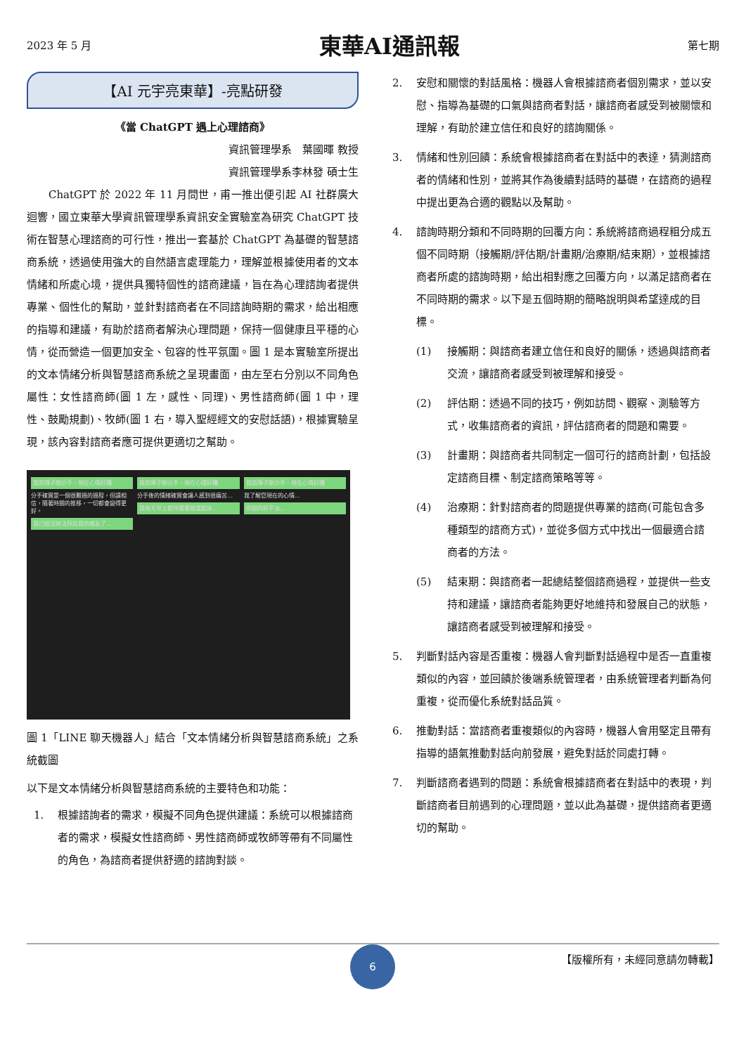2023 年 5 月 東華AI通訊報 第七期
【AI 元宇亮東華】-亮點研發
《當 ChatGPT 遇上心理諮商》
資訊管理學系　葉國暉 教授
資訊管理學系李林發 碩士生
　　ChatGPT 於 2022 年 11 月問世，甫一推出便引起 AI 社群廣大迴響，國立東華大學資訊管理學系資訊安全實驗室為研究 ChatGPT 技術在智慧心理諮商的可行性，推出一套基於 ChatGPT 為基礎的智慧諮商系統，透過使用強大的自然語言處理能力，理解並根據使用者的文本情緒和所處心境，提供具獨特個性的諮商建議，旨在為心理諮詢者提供專業、個性化的幫助，並針對諮商者在不同諮詢時期的需求，給出相應的指導和建議，有助於諮商者解決心理問題，保持一個健康且平穩的心情，從而營造一個更加安全、包容的性平氛圍。圖 1 是本實驗室所提出的文本情緒分析與智慧諮商系統之呈現畫面，由左至右分別以不同角色屬性：女性諮商師(圖 1 左，感性、同理)、男性諮商師(圖 1 中，理性、鼓勵規劃)、牧師(圖 1 右，導入聖經經文的安慰話語)，根據實驗呈現，該內容對諮商者應可提供更適切之幫助。
我前陣子剛分手，現在心情好糟
分手確實是一個很難過的過程，但請相信，隨著時間的推移，一切都會變得更好。
我已經沒辦法拜託我的親友了...
我前陣子剛分手，現在心情好糟
分手後的情緒確實會讓人感到很痛苦...
我每天早上都伴隨著絕望起床...
我前陣子剛分手，現在心情好糟
我了解您現在的心情...
你說的好平淡...
圖 1「LINE 聊天機器人」結合「文本情緒分析與智慧諮商系統」之系統截圖
以下是文本情緒分析與智慧諮商系統的主要特色和功能：
1. 根據諮詢者的需求，模擬不同角色提供建議：系統可以根據諮商者的需求，模擬女性諮商師、男性諮商師或牧師等帶有不同屬性的角色，為諮商者提供舒適的諮詢對談。
2. 安慰和關懷的對話風格：機器人會根據諮商者個別需求，並以安慰、指導為基礎的口氣與諮商者對話，讓諮商者感受到被關懷和理解，有助於建立信任和良好的諮詢關係。
3. 情緒和性別回饋：系統會根據諮商者在對話中的表達，猜測諮商者的情緒和性別，並將其作為後續對話時的基礎，在諮商的過程中提出更為合適的觀點以及幫助。
4. 諮詢時期分類和不同時期的回覆方向：系統將諮商過程粗分成五個不同時期（接觸期/評估期/計畫期/治療期/結束期），並根據諮商者所處的諮詢時期，給出相對應之回覆方向，以滿足諮商者在不同時期的需求。以下是五個時期的簡略說明與希望達成的目標。
(1) 接觸期：與諮商者建立信任和良好的關係，透過與諮商者交流，讓諮商者感受到被理解和接受。
(2) 評估期：透過不同的技巧，例如訪問、觀察、測驗等方式，收集諮商者的資訊，評估諮商者的問題和需要。
(3) 計畫期：與諮商者共同制定一個可行的諮商計劃，包括設定諮商目標、制定諮商策略等等。
(4) 治療期：針對諮商者的問題提供專業的諮商(可能包含多種類型的諮商方式)，並從多個方式中找出一個最適合諮商者的方法。
(5) 結束期：與諮商者一起總結整個諮商過程，並提供一些支持和建議，讓諮商者能夠更好地維持和發展自己的狀態，讓諮商者感受到被理解和接受。
5. 判斷對話內容是否重複：機器人會判斷對話過程中是否一直重複類似的內容，並回饋於後端系統管理者，由系統管理者判斷為何重複，從而優化系統對話品質。
6. 推動對話：當諮商者重複類似的內容時，機器人會用堅定且帶有指導的語氣推動對話向前發展，避免對話於同處打轉。
7. 判斷諮商者遇到的問題：系統會根據諮商者在對話中的表現，判斷諮商者目前遇到的心理問題，並以此為基礎，提供諮商者更適切的幫助。
6
【版權所有，未經同意請勿轉載】